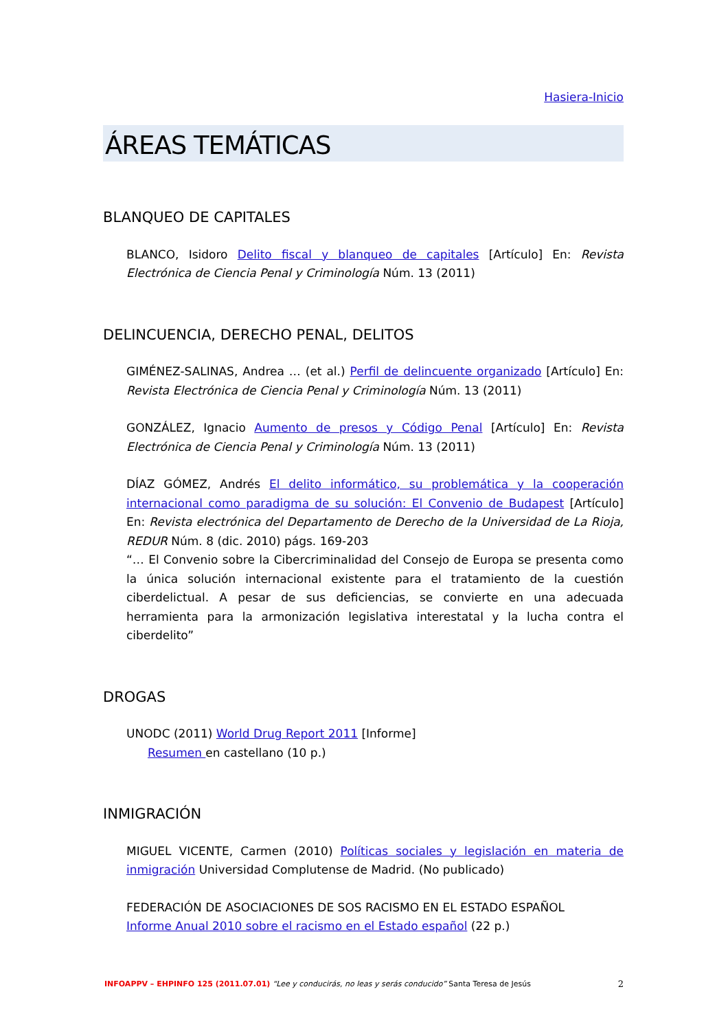Hasiera-Inicio
ÁREAS TEMÁTICAS
BLANQUEO DE CAPITALES
BLANCO, Isidoro Delito fiscal y blanqueo de capitales [Artículo] En: Revista Electrónica de Ciencia Penal y Criminología Núm. 13 (2011)
DELINCUENCIA, DERECHO PENAL, DELITOS
GIMÉNEZ-SALINAS, Andrea … (et al.) Perfil de delincuente organizado [Artículo] En: Revista Electrónica de Ciencia Penal y Criminología Núm. 13 (2011)
GONZÁLEZ, Ignacio Aumento de presos y Código Penal [Artículo] En: Revista Electrónica de Ciencia Penal y Criminología Núm. 13 (2011)
DÍAZ GÓMEZ, Andrés El delito informático, su problemática y la cooperación internacional como paradigma de su solución: El Convenio de Budapest [Artículo] En: Revista electrónica del Departamento de Derecho de la Universidad de La Rioja, REDUR Núm. 8 (dic. 2010) págs. 169-203
“… El Convenio sobre la Cibercriminalidad del Consejo de Europa se presenta como la única solución internacional existente para el tratamiento de la cuestión ciberdelictual. A pesar de sus deficiencias, se convierte en una adecuada herramienta para la armonización legislativa interestatal y la lucha contra el ciberdelito”
DROGAS
UNODC (2011) World Drug Report 2011 [Informe]
Resumen en castellano (10 p.)
INMIGRACIÓN
MIGUEL VICENTE, Carmen (2010) Políticas sociales y legislación en materia de inmigración Universidad Complutense de Madrid. (No publicado)
FEDERACIÓN DE ASOCIACIONES DE SOS RACISMO EN EL ESTADO ESPAÑOL
Informe Anual 2010 sobre el racismo en el Estado español (22 p.)
INFOAPPV – EHPINFO 125 (2011.07.01) “Lee y conducirás, no leas y serás conducido” Santa Teresa de Jesús 2